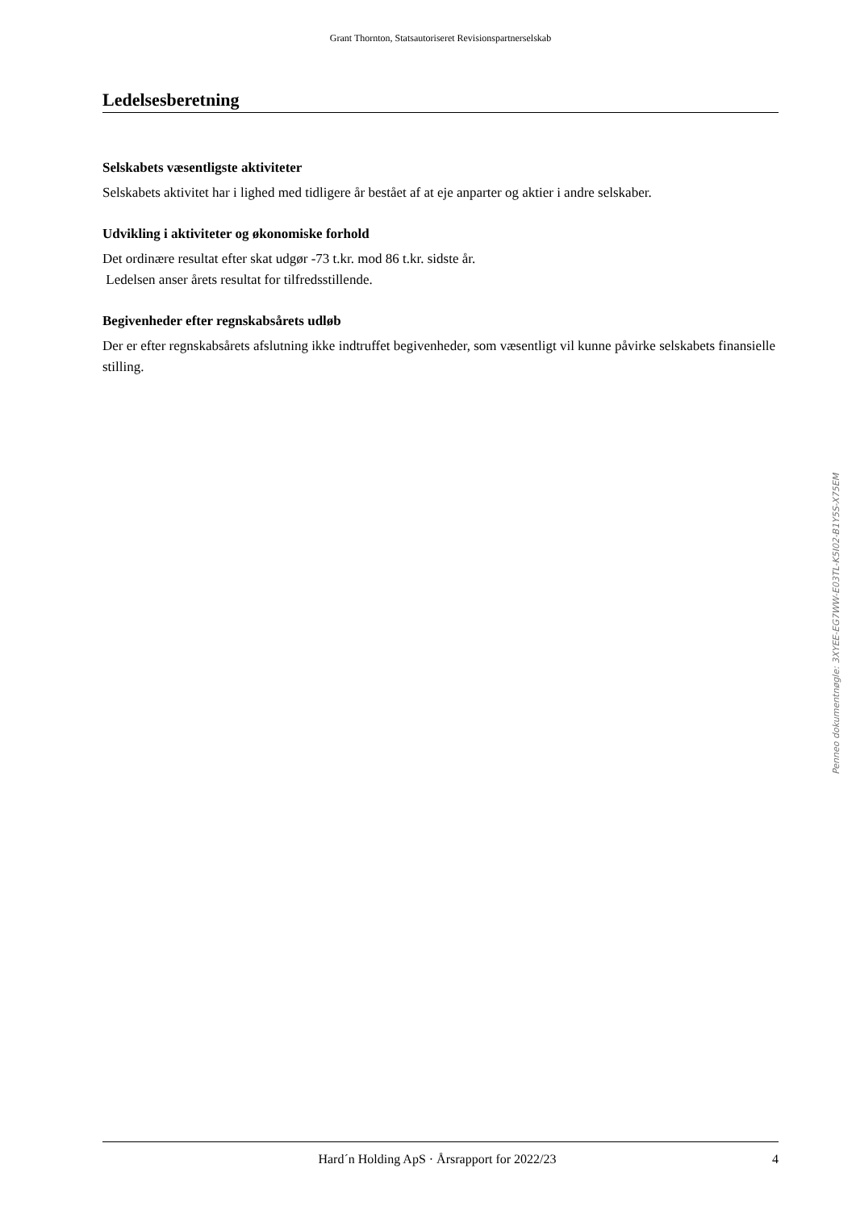Grant Thornton, Statsautoriseret Revisionspartnerselskab
Ledelsesberetning
Selskabets væsentligste aktiviteter
Selskabets aktivitet har i lighed med tidligere år bestået af at eje anparter og aktier i andre selskaber.
Udvikling i aktiviteter og økonomiske forhold
Det ordinære resultat efter skat udgør -73 t.kr. mod 86 t.kr. sidste år.
Ledelsen anser årets resultat for tilfredsstillende.
Begivenheder efter regnskabsårets udløb
Der er efter regnskabsårets afslutning ikke indtruffet begivenheder, som væsentligt vil kunne påvirke selskabets finansielle stilling.
Penneo dokumentnøgle: 3XYEE-EG7WW-E03TL-K5I02-B1Y5S-X75EM
Hard´n Holding ApS · Årsrapport for 2022/23 4